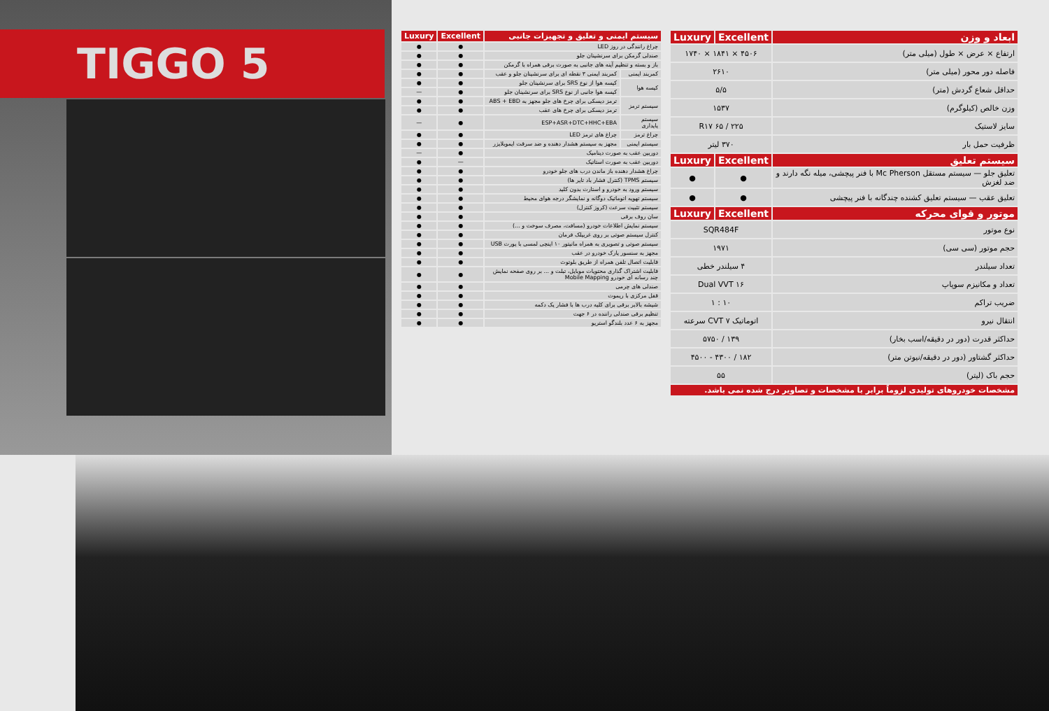TIGGO 5
| سیستم ایمنی و تعلیق و تجهیزات جانبی | | Excellent | Luxury |
| --- | --- | --- | --- |
| چراغ رانندگی در روز LED | | ● | ● |
| صندلی گرمکن برای سرنشینان جلو | | ● | ● |
| باز و بسته و تنظیم آینه های جانبی به صورت برقی همراه با گرمکن | | ● | ● |
| کمربند ایمنی | کمربند ایمنی ۳ نقطه ای برای سرنشینان جلو و عقب | ● | ● |
| کیسه هوا | کیسه هوا از نوع SRS برای سرنشینان جلو | ● | ● |
| | کیسه هوا جانبی از نوع SRS برای سرنشینان جلو | ● | — |
| سیستم ترمز | ترمز دیسکی برای چرخ های جلو مجهز به ABS + EBD | ● | ● |
| | ترمز دیسکی برای چرخ های عقب | ● | ● |
| سیستم پایداری | ESP+ASR+DTC+HHC+EBA | ● | — |
| چراغ ترمز | چراغ های ترمز LED | ● | ● |
| سیستم ایمنی | مجهز به سیستم هشدار دهنده و ضد سرقت ایموبلایزر | ● | ● |
| دوربین عقب به صورت دینامیک | | ● | — |
| دوربین عقب به صورت استاتیک | | — | ● |
| چراغ هشدار دهنده باز ماندن درب های جلو خودرو | | ● | ● |
| سیستم TPMS (کنترل فشار باد تایر ها) | | ● | ● |
| سیستم ورود به خودرو و استارت بدون کلید | | ● | ● |
| سیستم تهویه اتوماتیک دوگانه و نمایشگر درجه هوای محیط | | ● | ● |
| سیستم تثبیت سرعت (کروز کنترل) | | ● | ● |
| سان روف برقی | | ● | ● |
| سیستم نمایش اطلاعات خودرو (مسافت، مصرف سوخت و ...) | | ● | ● |
| کنترل سیستم صوتی بر روی غربیلک فرمان | | ● | ● |
| سیستم صوتی و تصویری به همراه مانیتور ۱۰ اینچی لمسی با پورت USB | | ● | ● |
| مجهز به سنسور پارک خودرو در عقب | | ● | ● |
| قابلیت اتصال تلفن همراه از طریق بلوتوث | | ● | ● |
| قابلیت اشتراک گذاری محتویات موبایل، تبلت و ... بر روی صفحه نمایش چند رسانه ای خودرو Mobile Mapping | | ● | ● |
| صندلی های چرمی | | ● | ● |
| قفل مرکزی با ریموت | | ● | ● |
| شیشه بالابر برقی برای کلیه درب ها با فشار یک دکمه | | ● | ● |
| تنظیم برقی صندلی راننده در ۶ جهت | | ● | ● |
| مجهز به ۶ عدد بلندگو استریو | | ● | ● |
| ابعاد و وزن | Excellent | Luxury |
| --- | --- | --- |
| ارتفاع × عرض × طول (میلی متر) | ۴۵۰۶ × ۱۸۴۱ × ۱۷۴۰ | |
| فاصله دور محور (میلی متر) | ۲۶۱۰ | |
| حداقل شعاع گردش (متر) | ۵/۵ | |
| وزن خالص (کیلوگرم) | ۱۵۳۷ | |
| سایز لاستیک | ۲۲۵ / ۶۵ R۱۷ | |
| ظرفیت حمل بار | ۳۷۰ لیتر | |
| سیستم تعلیق | Excellent | Luxury |
| تعلیق جلو — سیستم مستقل Mc Pherson با فنر پیچشی، میله نگه دارند و ضد لغزش | ● | ● |
| تعلیق عقب — سیستم تعلیق کشنده چندگانه با فنر پیچشی | ● | ● |
| موتور و قوای محرکه | Excellent | Luxury |
| نوع موتور | SQR484F | |
| حجم موتور (سی سی) | ۱۹۷۱ | |
| تعداد سیلندر | ۴ سیلندر خطی | |
| تعداد و مکانیزم سوپاپ | Dual VVT ۱۶ | |
| ضریب تراکم | ۱۰ : ۱ | |
| انتقال نیرو | اتوماتیک CVT ۷ سرعته | |
| حداکثر قدرت (دور در دقیقه/اسب بخار) | ۱۳۹ / ۵۷۵۰ | |
| حداکثر گشتاور (دور در دقیقه/نیوتن متر) | ۱۸۲ / ۴۳۰۰ - ۴۵۰۰ | |
| حجم باک (لیتر) | ۵۵ | |
| مشخصات خودروهای تولیدی لزوماً برابر با مشخصات و تصاویر درج شده نمی باشد. | | |